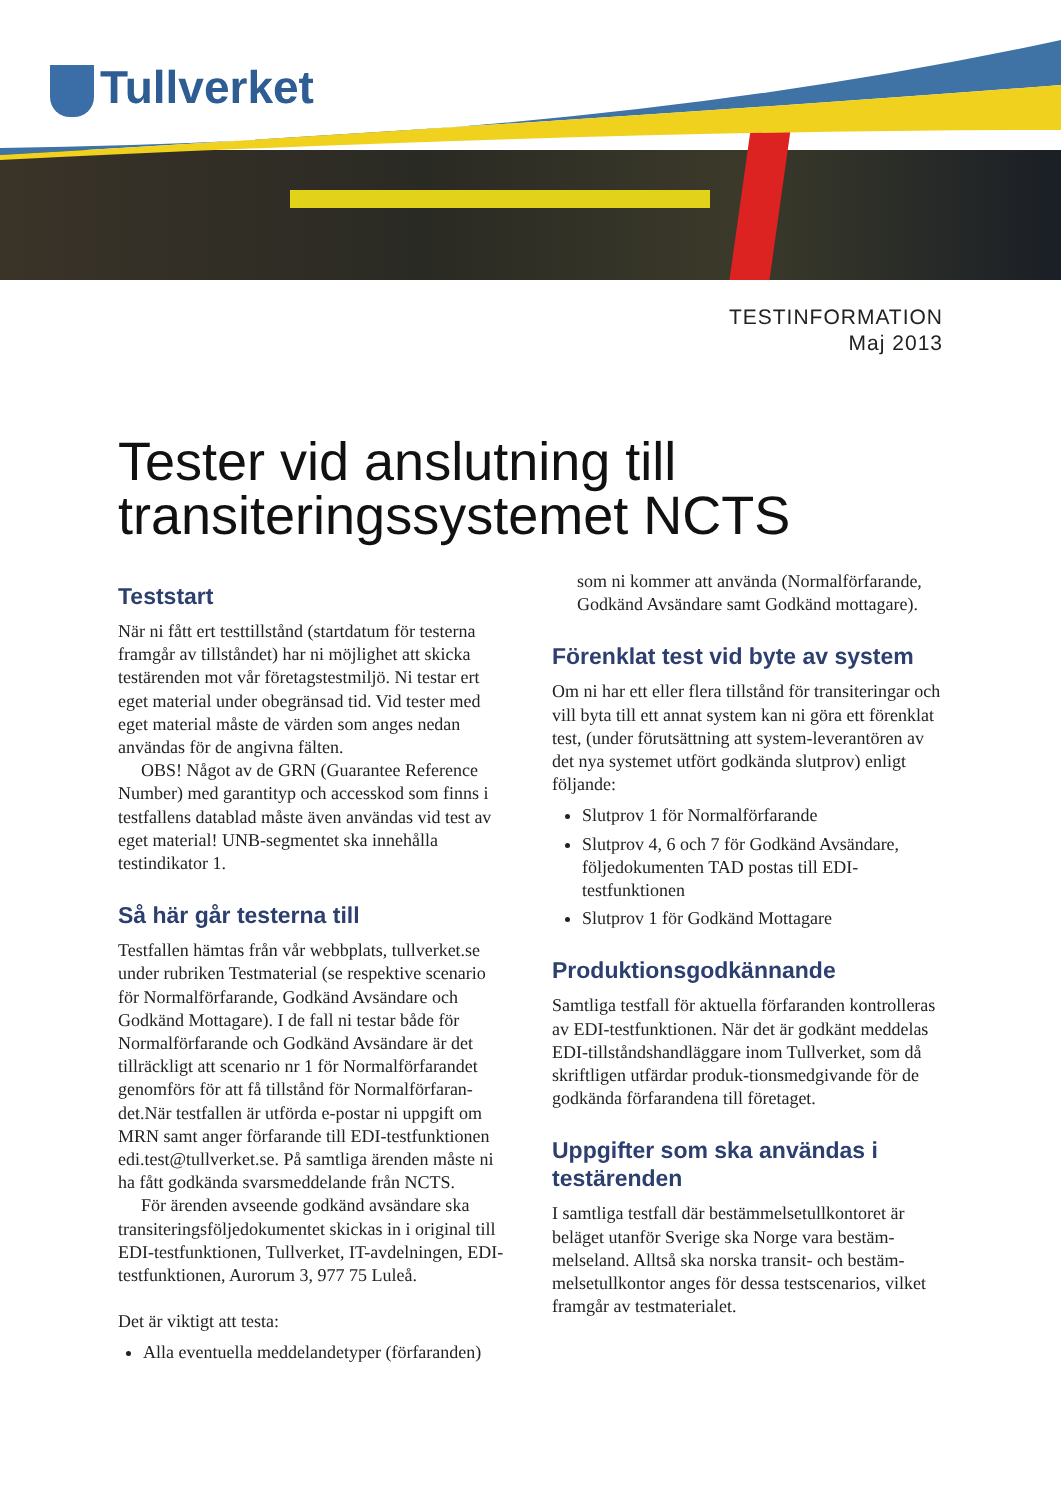Tullverket
TESTINFORMATION
Maj 2013
Tester vid anslutning till transiteringssystemet NCTS
Teststart
När ni fått ert testtillstånd (startdatum för testerna framgår av tillståndet) har ni möjlighet att skicka testärenden mot vår företagstestmiljö. Ni testar ert eget material under obegränsad tid. Vid tester med eget material måste de värden som anges nedan användas för de angivna fälten.
OBS! Något av de GRN (Guarantee Reference Number) med garantityp och accesskod som finns i testfallens datablad måste även användas vid test av eget material! UNB-segmentet ska innehålla testindikator 1.
Så här går testerna till
Testfallen hämtas från vår webbplats, tullverket.se under rubriken Testmaterial (se respektive scenario för Normalförfarande, Godkänd Avsändare och Godkänd Mottagare). I de fall ni testar både för Normalförfarande och Godkänd Avsändare är det tillräckligt att scenario nr 1 för Normalförfarandet genomförs för att få tillstånd för Normalförfaran-det.När testfallen är utförda e-postar ni uppgift om MRN samt anger förfarande till EDI-testfunktionen edi.test@tullverket.se. På samtliga ärenden måste ni ha fått godkända svarsmeddelande från NCTS.
För ärenden avseende godkänd avsändare ska transiteringsföljedokumentet skickas in i original till EDI-testfunktionen, Tullverket, IT-avdelningen, EDI-testfunktionen, Aurorum 3, 977 75 Luleå.
Det är viktigt att testa:
Alla eventuella meddelandetyper (förfaranden)
som ni kommer att använda (Normalförfarande, Godkänd Avsändare samt Godkänd mottagare).
Förenklat test vid byte av system
Om ni har ett eller flera tillstånd för transiteringar och vill byta till ett annat system kan ni göra ett förenklat test, (under förutsättning att system-leverantören av det nya systemet utfört godkända slutprov) enligt följande:
Slutprov 1 för Normalförfarande
Slutprov 4, 6 och 7 för Godkänd Avsändare, följedokumenten TAD postas till EDI-testfunktionen
Slutprov 1 för Godkänd Mottagare
Produktionsgodkännande
Samtliga testfall för aktuella förfaranden kontrolleras av EDI-testfunktionen. När det är godkänt meddelas EDI-tillståndshandläggare inom Tullverket, som då skriftligen utfärdar produk-tionsmedgivande för de godkända förfarandena till företaget.
Uppgifter som ska användas i testärenden
I samtliga testfall där bestämmelsetullkontoret är beläget utanför Sverige ska Norge vara bestäm-melseland. Alltså ska norska transit- och bestäm-melsetullkontor anges för dessa testscenarios, vilket framgår av testmaterialet.